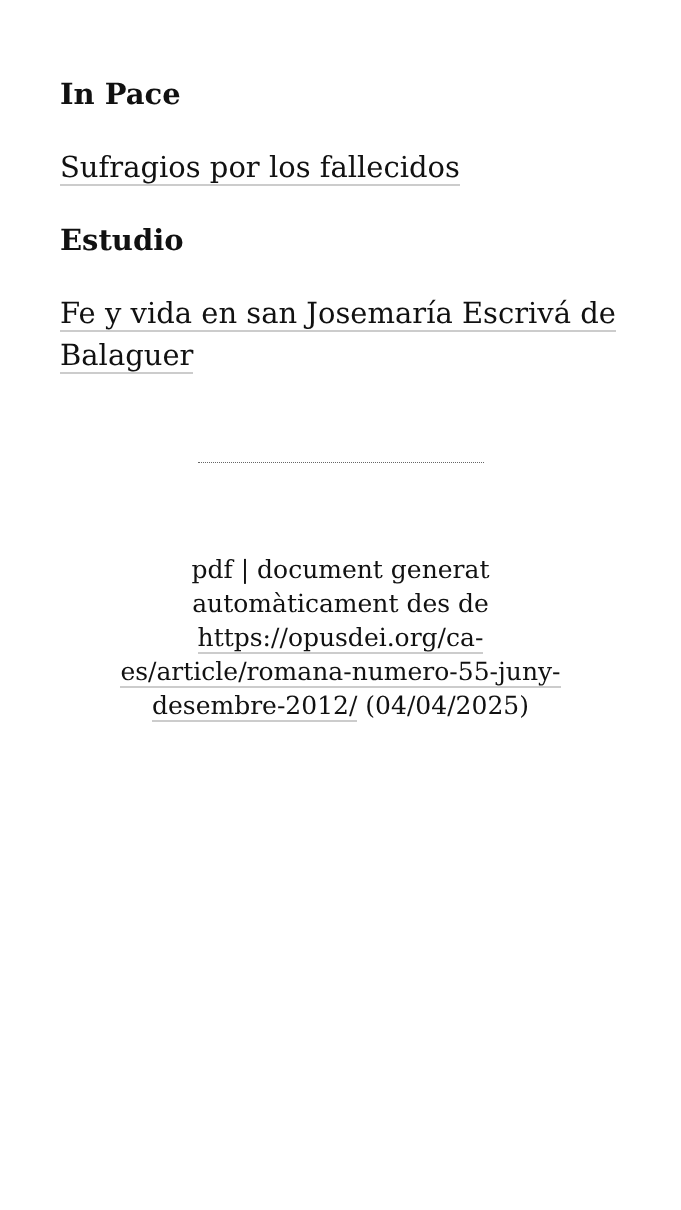In Pace
Sufragios por los fallecidos
Estudio
Fe y vida en san Josemaría Escrivá de Balaguer
pdf | document generat automàticament des de https://opusdei.org/ca-es/article/romana-numero-55-juny-desembre-2012/ (04/04/2025)